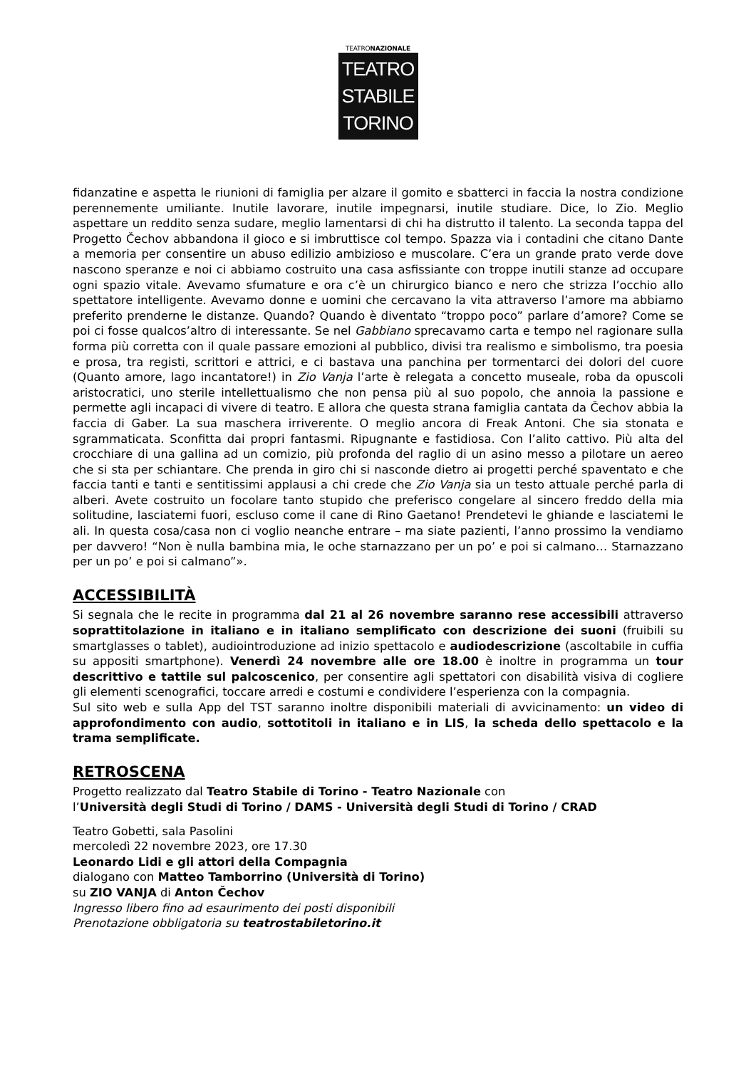TEATRONAZIONALE
TEATRO
STABILE
TORINO
fidanzatine e aspetta le riunioni di famiglia per alzare il gomito e sbatterci in faccia la nostra condizione perennemente umiliante. Inutile lavorare, inutile impegnarsi, inutile studiare. Dice, lo Zio. Meglio aspettare un reddito senza sudare, meglio lamentarsi di chi ha distrutto il talento. La seconda tappa del Progetto Čechov abbandona il gioco e si imbruttisce col tempo. Spazza via i contadini che citano Dante a memoria per consentire un abuso edilizio ambizioso e muscolare. C’era un grande prato verde dove nascono speranze e noi ci abbiamo costruito una casa asfissiante con troppe inutili stanze ad occupare ogni spazio vitale. Avevamo sfumature e ora c’è un chirurgico bianco e nero che strizza l’occhio allo spettatore intelligente. Avevamo donne e uomini che cercavano la vita attraverso l’amore ma abbiamo preferito prenderne le distanze. Quando? Quando è diventato “troppo poco” parlare d’amore? Come se poi ci fosse qualcos’altro di interessante. Se nel Gabbiano sprecavamo carta e tempo nel ragionare sulla forma più corretta con il quale passare emozioni al pubblico, divisi tra realismo e simbolismo, tra poesia e prosa, tra registi, scrittori e attrici, e ci bastava una panchina per tormentarci dei dolori del cuore (Quanto amore, lago incantatore!) in Zio Vanja l’arte è relegata a concetto museale, roba da opuscoli aristocratici, uno sterile intellettualismo che non pensa più al suo popolo, che annoia la passione e permette agli incapaci di vivere di teatro. E allora che questa strana famiglia cantata da Čechov abbia la faccia di Gaber. La sua maschera irriverente. O meglio ancora di Freak Antoni. Che sia stonata e sgrammaticata. Sconfitta dai propri fantasmi. Ripugnante e fastidiosa. Con l’alito cattivo. Più alta del crocchiare di una gallina ad un comizio, più profonda del raglio di un asino messo a pilotare un aereo che si sta per schiantare. Che prenda in giro chi si nasconde dietro ai progetti perché spaventato e che faccia tanti e tanti e sentitissimi applausi a chi crede che Zio Vanja sia un testo attuale perché parla di alberi. Avete costruito un focolare tanto stupido che preferisco congelare al sincero freddo della mia solitudine, lasciatemi fuori, escluso come il cane di Rino Gaetano! Prendetevi le ghiande e lasciatemi le ali. In questa cosa/casa non ci voglio neanche entrare – ma siate pazienti, l’anno prossimo la vendiamo per davvero! “Non è nulla bambina mia, le oche starnazzano per un po’ e poi si calmano… Starnazzano per un po’ e poi si calmano”».
ACCESSIBILITÀ
Si segnala che le recite in programma dal 21 al 26 novembre saranno rese accessibili attraverso soprattitolazione in italiano e in italiano semplificato con descrizione dei suoni (fruibili su smartglasses o tablet), audiointroduzione ad inizio spettacolo e audiodescrizione (ascoltabile in cuffia su appositi smartphone). Venerdì 24 novembre alle ore 18.00 è inoltre in programma un tour descrittivo e tattile sul palcoscenico, per consentire agli spettatori con disabilità visiva di cogliere gli elementi scenografici, toccare arredi e costumi e condividere l’esperienza con la compagnia.
Sul sito web e sulla App del TST saranno inoltre disponibili materiali di avvicinamento: un video di approfondimento con audio, sottotitoli in italiano e in LIS, la scheda dello spettacolo e la trama semplificate.
RETROSCENA
Progetto realizzato dal Teatro Stabile di Torino - Teatro Nazionale con
l’Università degli Studi di Torino / DAMS - Università degli Studi di Torino / CRAD
Teatro Gobetti, sala Pasolini
mercoledì 22 novembre 2023, ore 17.30
Leonardo Lidi e gli attori della Compagnia
dialogano con Matteo Tamborrino (Università di Torino)
su ZIO VANJA di Anton Čechov
Ingresso libero fino ad esaurimento dei posti disponibili
Prenotazione obbligatoria su teatrostabiletorino.it